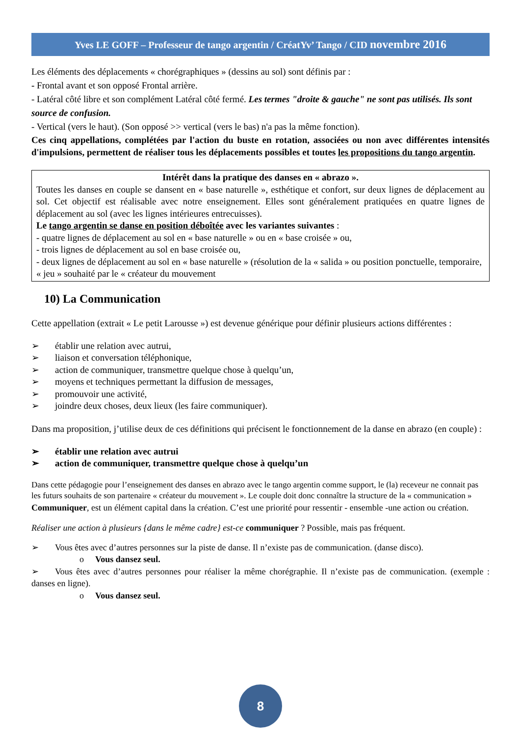Yves LE GOFF – Professeur de tango argentin / CréatYv’ Tango / CID novembre 2016
Les éléments des déplacements « chorégraphiques » (dessins au sol) sont définis par :
- Frontal avant et son opposé Frontal arrière.
- Latéral côté libre et son complément Latéral côté fermé. Les termes "droite & gauche" ne sont pas utilisés. Ils sont source de confusion.
- Vertical (vers le haut). (Son opposé >> vertical (vers le bas) n'a pas la même fonction).
Ces cinq appellations, complétées par l'action du buste en rotation, associées ou non avec différentes intensités d'impulsions, permettent de réaliser tous les déplacements possibles et toutes les propositions du tango argentin.
Intérêt dans la pratique des danses en « abrazo ».
Toutes les danses en couple se dansent en « base naturelle », esthétique et confort, sur deux lignes de déplacement au sol. Cet objectif est réalisable avec notre enseignement. Elles sont généralement pratiquées en quatre lignes de déplacement au sol (avec les lignes intérieures entrecuisses).
Le tango argentin se danse en position déboîtée avec les variantes suivantes :
- quatre lignes de déplacement au sol en « base naturelle » ou en « base croisée » ou,
- trois lignes de déplacement au sol en base croisée ou,
- deux lignes de déplacement au sol en « base naturelle » (résolution de la « salida » ou position ponctuelle, temporaire, « jeu » souhaité par le « créateur du mouvement
10) La Communication
Cette appellation (extrait « Le petit Larousse ») est devenue générique pour définir plusieurs actions différentes :
➢ établir une relation avec autrui,
➢ liaison et conversation téléphonique,
➢ action de communiquer, transmettre quelque chose à quelqu’un,
➢ moyens et techniques permettant la diffusion de messages,
➢ promouvoir une activité,
➢ joindre deux choses, deux lieux (les faire communiquer).
Dans ma proposition, j’utilise deux de ces définitions qui précisent le fonctionnement de la danse en abrazo (en couple) :
➢ établir une relation avec autrui
➢ action de communiquer, transmettre quelque chose à quelqu’un
Dans cette pédagogie pour l’enseignement des danses en abrazo avec le tango argentin comme support, le (la) receveur ne connait pas les futurs souhaits de son partenaire « créateur du mouvement ». Le couple doit donc connaître la structure de la « communication »
Communiquer, est un élément capital dans la création. C’est une priorité pour ressentir - ensemble -une action ou création.
Réaliser une action à plusieurs {dans le même cadre} est-ce communiquer ? Possible, mais pas fréquent.
➢ Vous êtes avec d’autres personnes sur la piste de danse. Il n’existe pas de communication. (danse disco).
o Vous dansez seul.
➢ Vous êtes avec d’autres personnes pour réaliser la même chorégraphie. Il n’existe pas de communication. (exemple : danses en ligne).
o Vous dansez seul.
8